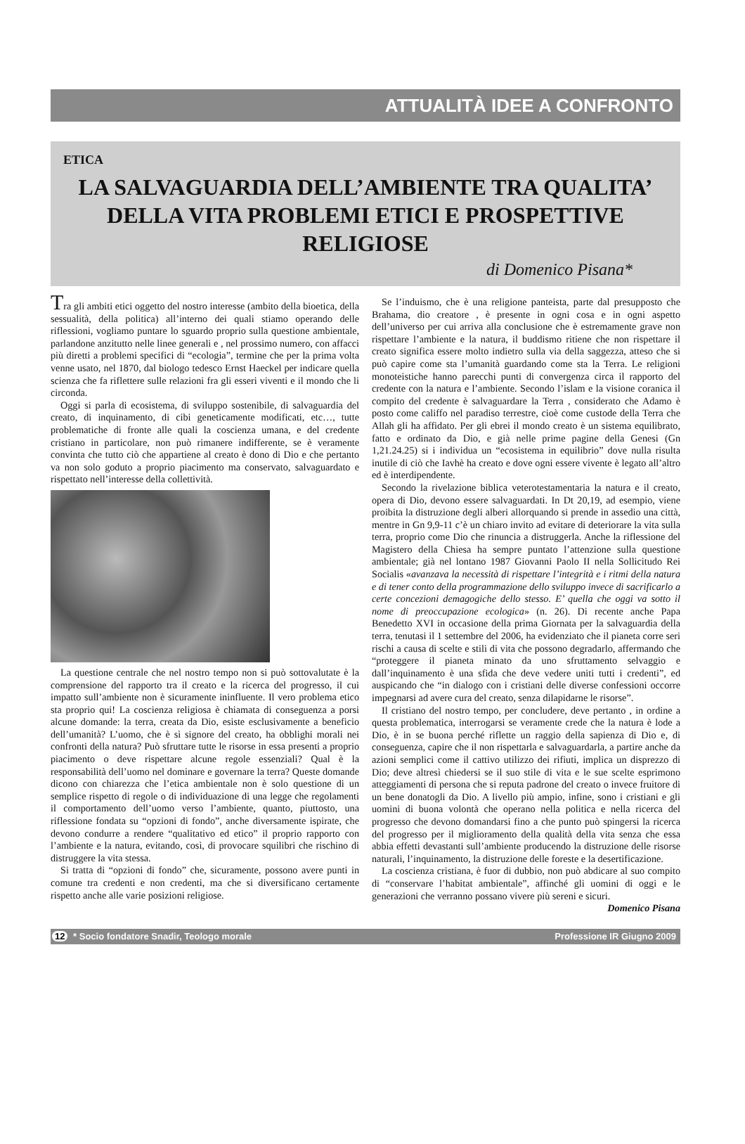ATTUALITÀ IDEE A CONFRONTO
ETICA
LA SALVAGUARDIA DELL’AMBIENTE TRA QUALITA’
DELLA VITA PROBLEMI ETICI E PROSPETTIVE RELIGIOSE
di Domenico Pisana*
Tra gli ambiti etici oggetto del nostro interesse (ambito della bioetica, della sessualità, della politica) all’interno dei quali stiamo operando delle riflessioni, vogliamo puntare lo sguardo proprio sulla questione ambientale, parlandone anzitutto nelle linee generali e , nel prossimo numero, con affacci più diretti a problemi specifici di “ecologia”, termine che per la prima volta venne usato, nel 1870, dal biologo tedesco Ernst Haeckel per indicare quella scienza che fa riflettere sulle relazioni fra gli esseri viventi e il mondo che li circonda.
Oggi si parla di ecosistema, di sviluppo sostenibile, di salvaguardia del creato, di inquinamento, di cibi geneticamente modificati, etc…, tutte problematiche di fronte alle quali la coscienza umana, e del credente cristiano in particolare, non può rimanere indifferente, se è veramente convinta che tutto ciò che appartiene al creato è dono di Dio e che pertanto va non solo goduto a proprio piacimento ma conservato, salvaguardato e rispettato nell’interesse della collettività.
La questione centrale che nel nostro tempo non si può sottovalutate è la comprensione del rapporto tra il creato e la ricerca del progresso, il cui impatto sull’ambiente non è sicuramente ininfluente. Il vero problema etico sta proprio qui! La coscienza religiosa è chiamata di conseguenza a porsi alcune domande: la terra, creata da Dio, esiste esclusivamente a beneficio dell’umanità? L’uomo, che è sì signore del creato, ha obblighi morali nei confronti della natura? Può sfruttare tutte le risorse in essa presenti a proprio piacimento o deve rispettare alcune regole essenziali? Qual è la responsabilità dell’uomo nel dominare e governare la terra? Queste domande dicono con chiarezza che l’etica ambientale non è solo questione di un semplice rispetto di regole o di individuazione di una legge che regolamenti il comportamento dell’uomo verso l’ambiente, quanto, piuttosto, una riflessione fondata su “opzioni di fondo”, anche diversamente ispirate, che devono condurre a rendere “qualitativo ed etico” il proprio rapporto con l’ambiente e la natura, evitando, così, di provocare squilibri che rischino di distruggere la vita stessa.
Si tratta di “opzioni di fondo” che, sicuramente, possono avere punti in comune tra credenti e non credenti, ma che si diversificano certamente rispetto anche alle varie posizioni religiose.
Se l’induismo, che è una religione panteista, parte dal presupposto che Brahama, dio creatore , è presente in ogni cosa e in ogni aspetto dell’universo per cui arriva alla conclusione che è estremamente grave non rispettare l’ambiente e la natura, il buddismo ritiene che non rispettare il creato significa essere molto indietro sulla via della saggezza, atteso che si può capire come sta l’umanità guardando come sta la Terra. Le religioni monoteistiche hanno parecchi punti di convergenza circa il rapporto del credente con la natura e l’ambiente. Secondo l’islam e la visione coranica il compito del credente è salvaguardare la Terra , considerato che Adamo è posto come califfo nel paradiso terrestre, cioè come custode della Terra che Allah gli ha affidato. Per gli ebrei il mondo creato è un sistema equilibrato, fatto e ordinato da Dio, e già nelle prime pagine della Genesi (Gn 1,21.24.25) si i individua un “ecosistema in equilibrio” dove nulla risulta inutile di ciò che Iavhè ha creato e dove ogni essere vivente è legato all’altro ed è interdipendente.
Secondo la rivelazione biblica veterotestamentaria la natura e il creato, opera di Dio, devono essere salvaguardati. In Dt 20,19, ad esempio, viene proibita la distruzione degli alberi allorquando si prende in assedio una città, mentre in Gn 9,9-11 c’è un chiaro invito ad evitare di deteriorare la vita sulla terra, proprio come Dio che rinuncia a distruggerla. Anche la riflessione del Magistero della Chiesa ha sempre puntato l’attenzione sulla questione ambientale; già nel lontano 1987 Giovanni Paolo II nella Sollicitudo Rei Socialis «avanzava la necessità di rispettare l’integrità e i ritmi della natura e di tener conto della programmazione dello sviluppo invece di sacrificarlo a certe concezioni demagogiche dello stesso. E’ quella che oggi va sotto il nome di preoccupazione ecologica» (n. 26). Di recente anche Papa Benedetto XVI in occasione della prima Giornata per la salvaguardia della terra, tenutasi il 1 settembre del 2006, ha evidenziato che il pianeta corre seri rischi a causa di scelte e stili di vita che possono degradarlo, affermando che “proteggere il pianeta minato da uno sfruttamento selvaggio e dall’inquinamento è una sfida che deve vedere uniti tutti i credenti”, ed auspicando che “in dialogo con i cristiani delle diverse confessioni occorre impegnarsi ad avere cura del creato, senza dilapidarne le risorse”.
Il cristiano del nostro tempo, per concludere, deve pertanto , in ordine a questa problematica, interrogarsi se veramente crede che la natura è lode a Dio, è in se buona perché riflette un raggio della sapienza di Dio e, di conseguenza, capire che il non rispettarla e salvaguardarla, a partire anche da azioni semplici come il cattivo utilizzo dei rifiuti, implica un disprezzo di Dio; deve altresì chiedersi se il suo stile di vita e le sue scelte esprimono atteggiamenti di persona che si reputa padrone del creato o invece fruitore di un bene donatogli da Dio. A livello più ampio, infine, sono i cristiani e gli uomini di buona volontà che operano nella politica e nella ricerca del progresso che devono domandarsi fino a che punto può spingersi la ricerca del progresso per il miglioramento della qualità della vita senza che essa abbia effetti devastanti sull’ambiente producendo la distruzione delle risorse naturali, l’inquinamento, la distruzione delle foreste e la desertificazione.
La coscienza cristiana, è fuor di dubbio, non può abdicare al suo compito di “conservare l’habitat ambientale”, affinché gli uomini di oggi e le generazioni che verranno possano vivere più sereni e sicuri. Domenico Pisana
12 * Socio fondatore Snadir, Teologo morale Professione IR Giugno 2009